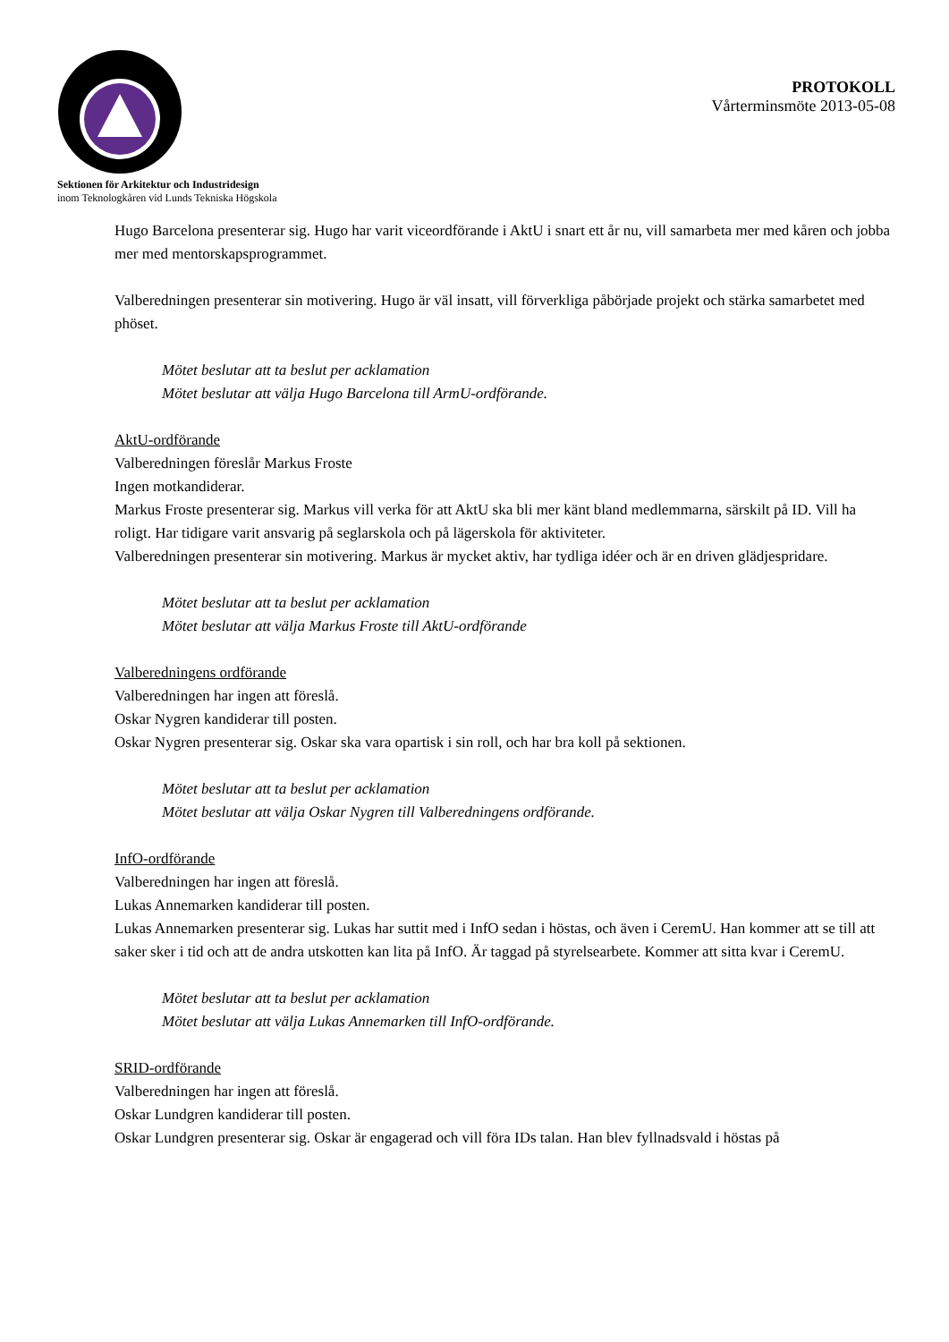PROTOKOLL
Vårterminsmöte 2013-05-08
Sektionen för Arkitektur och Industridesign
inom Teknologkåren vid Lunds Tekniska Högskola
Hugo Barcelona presenterar sig. Hugo har varit viceordförande i AktU i snart ett år nu, vill samarbeta mer med kåren och jobba mer med mentorskapsprogrammet.
Valberedningen presenterar sin motivering. Hugo är väl insatt, vill förverkliga påbörjade projekt och stärka samarbetet med phöset.
Mötet beslutar att ta beslut per acklamation
Mötet beslutar att välja Hugo Barcelona till ArmU-ordförande.
AktU-ordförande
Valberedningen föreslår Markus Froste
Ingen motkandiderar.
Markus Froste presenterar sig. Markus vill verka för att AktU ska bli mer känt bland medlemmarna, särskilt på ID. Vill ha roligt. Har tidigare varit ansvarig på seglarskola och på lägerskola för aktiviteter.
Valberedningen presenterar sin motivering. Markus är mycket aktiv, har tydliga idéer och är en driven glädjespridare.
Mötet beslutar att ta beslut per acklamation
Mötet beslutar att välja Markus Froste till AktU-ordförande
Valberedningens ordförande
Valberedningen har ingen att föreslå.
Oskar Nygren kandiderar till posten.
Oskar Nygren presenterar sig. Oskar ska vara opartisk i sin roll, och har bra koll på sektionen.
Mötet beslutar att ta beslut per acklamation
Mötet beslutar att välja Oskar Nygren till Valberedningens ordförande.
InfO-ordförande
Valberedningen har ingen att föreslå.
Lukas Annemarken kandiderar till posten.
Lukas Annemarken presenterar sig. Lukas har suttit med i InfO sedan i höstas, och även i CeremU. Han kommer att se till att saker sker i tid och att de andra utskotten kan lita på InfO. Är taggad på styrelsearbete. Kommer att sitta kvar i CeremU.
Mötet beslutar att ta beslut per acklamation
Mötet beslutar att välja Lukas Annemarken till InfO-ordförande.
SRID-ordförande
Valberedningen har ingen att föreslå.
Oskar Lundgren kandiderar till posten.
Oskar Lundgren presenterar sig. Oskar är engagerad och vill föra IDs talan. Han blev fyllnadsvald i höstas på